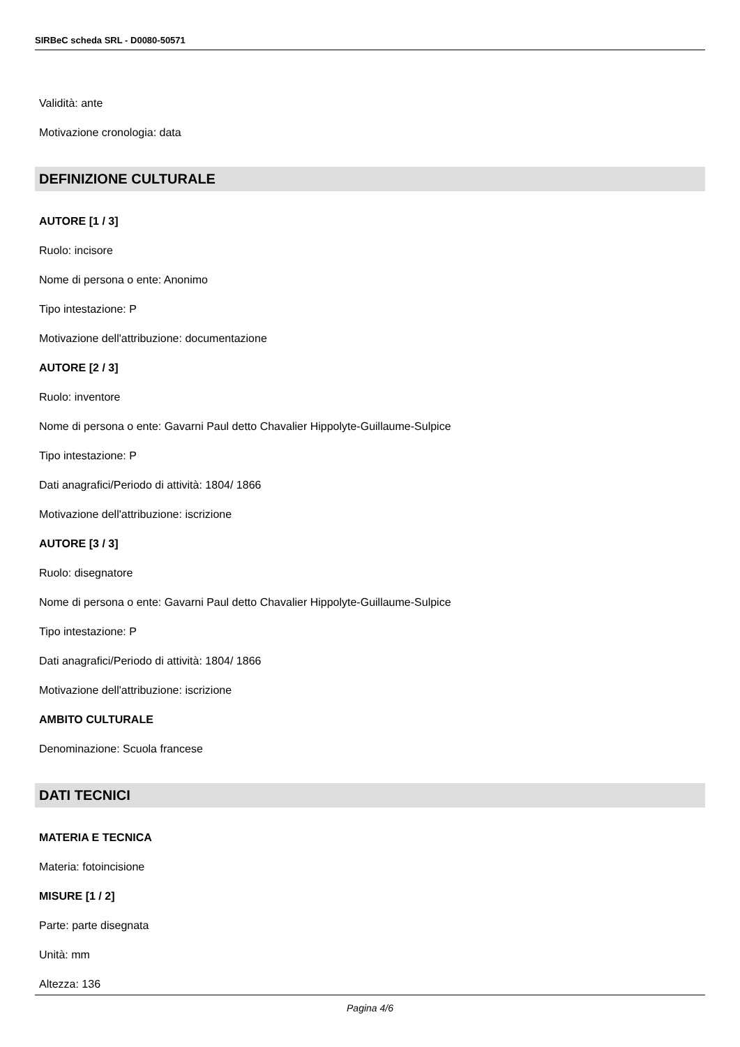SIRBeC scheda SRL - D0080-50571
Validità: ante
Motivazione cronologia: data
DEFINIZIONE CULTURALE
AUTORE [1 / 3]
Ruolo: incisore
Nome di persona o ente: Anonimo
Tipo intestazione: P
Motivazione dell'attribuzione: documentazione
AUTORE [2 / 3]
Ruolo: inventore
Nome di persona o ente: Gavarni Paul detto Chavalier Hippolyte-Guillaume-Sulpice
Tipo intestazione: P
Dati anagrafici/Periodo di attività: 1804/ 1866
Motivazione dell'attribuzione: iscrizione
AUTORE [3 / 3]
Ruolo: disegnatore
Nome di persona o ente: Gavarni Paul detto Chavalier Hippolyte-Guillaume-Sulpice
Tipo intestazione: P
Dati anagrafici/Periodo di attività: 1804/ 1866
Motivazione dell'attribuzione: iscrizione
AMBITO CULTURALE
Denominazione: Scuola francese
DATI TECNICI
MATERIA E TECNICA
Materia: fotoincisione
MISURE [1 / 2]
Parte: parte disegnata
Unità: mm
Altezza: 136
Pagina 4/6